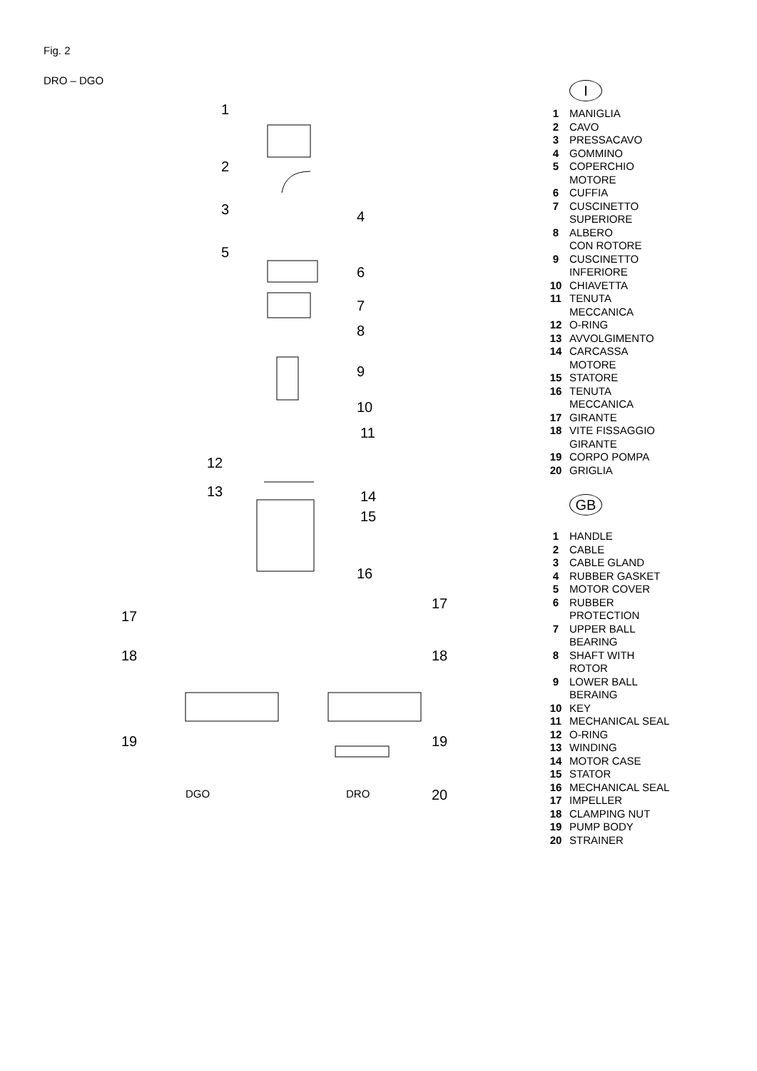Fig. 2
DRO – DGO
1
2
3
4
5
6
7
8
9
10
11
12
13
14
15
16
17
17
18
18
19
19
20
DGO
DRO
I
| 1 | MANIGLIA |
| 2 | CAVO |
| 3 | PRESSACAVO |
| 4 | GOMMINO |
| 5 | COPERCHIO MOTORE |
| 6 | CUFFIA |
| 7 | CUSCINETTO SUPERIORE |
| 8 | ALBERO CON ROTORE |
| 9 | CUSCINETTO INFERIORE |
| 10 | CHIAVETTA |
| 11 | TENUTA MECCANICA |
| 12 | O-RING |
| 13 | AVVOLGIMENTO |
| 14 | CARCASSA MOTORE |
| 15 | STATORE |
| 16 | TENUTA MECCANICA |
| 17 | GIRANTE |
| 18 | VITE FISSAGGIO GIRANTE |
| 19 | CORPO POMPA |
| 20 | GRIGLIA |
GB
| 1 | HANDLE |
| 2 | CABLE |
| 3 | CABLE GLAND |
| 4 | RUBBER GASKET |
| 5 | MOTOR COVER |
| 6 | RUBBER PROTECTION |
| 7 | UPPER BALL BEARING |
| 8 | SHAFT WITH ROTOR |
| 9 | LOWER BALL BERAING |
| 10 | KEY |
| 11 | MECHANICAL SEAL |
| 12 | O-RING |
| 13 | WINDING |
| 14 | MOTOR CASE |
| 15 | STATOR |
| 16 | MECHANICAL SEAL |
| 17 | IMPELLER |
| 18 | CLAMPING NUT |
| 19 | PUMP BODY |
| 20 | STRAINER |